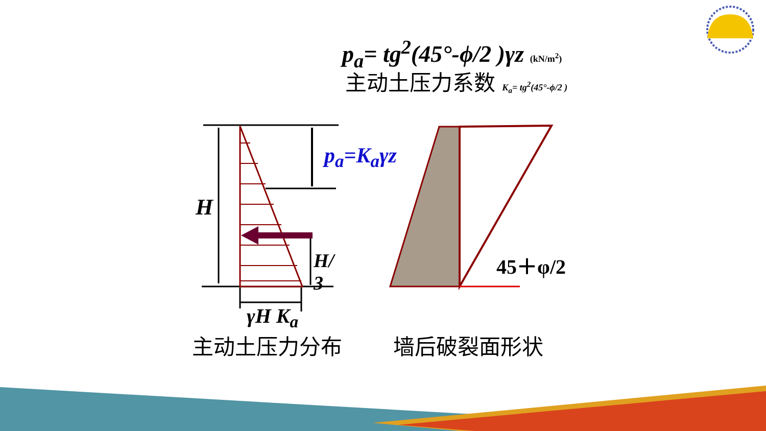p<sub>a</sub>= tg<sup>2</sup>(45°-ϕ/2 )γz (kN/m<sup>2</sup>)
主动土压力系数 K<sub>a</sub>= tg<sup>2</sup>(45°-ϕ/2 )
p<sub>a</sub>=K<sub>a</sub>γz
H
H/
3
γH K<sub>a</sub>
45＋φ/2
主动土压力分布 墙后破裂面形状